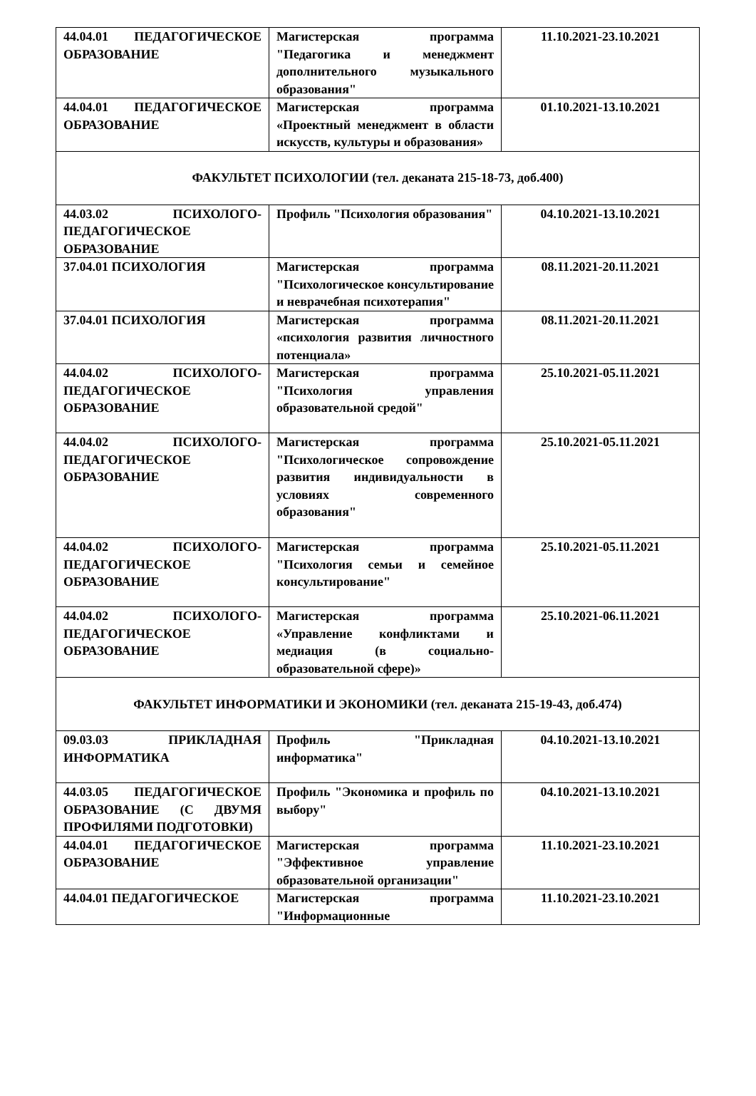| 44.04.01 ПЕДАГОГИЧЕСКОЕ ОБРАЗОВАНИЕ | Магистерская программа "Педагогика и менеджмент дополнительного музыкального образования" | 11.10.2021-23.10.2021 |
| 44.04.01 ПЕДАГОГИЧЕСКОЕ ОБРАЗОВАНИЕ | Магистерская программа «Проектный менеджмент в области искусств, культуры и образования» | 01.10.2021-13.10.2021 |
| ФАКУЛЬТЕТ ПСИХОЛОГИИ (тел. деканата 215-18-73, доб.400) | | |
| 44.03.02 ПСИХОЛОГО-ПЕДАГОГИЧЕСКОЕ ОБРАЗОВАНИЕ | Профиль "Психология образования" | 04.10.2021-13.10.2021 |
| 37.04.01 ПСИХОЛОГИЯ | Магистерская программа "Психологическое консультирование и неврачебная психотерапия" | 08.11.2021-20.11.2021 |
| 37.04.01 ПСИХОЛОГИЯ | Магистерская программа «психология развития личностного потенциала» | 08.11.2021-20.11.2021 |
| 44.04.02 ПСИХОЛОГО-ПЕДАГОГИЧЕСКОЕ ОБРАЗОВАНИЕ | Магистерская программа "Психология управления образовательной средой" | 25.10.2021-05.11.2021 |
| 44.04.02 ПСИХОЛОГО-ПЕДАГОГИЧЕСКОЕ ОБРАЗОВАНИЕ | Магистерская программа "Психологическое сопровождение развития индивидуальности в условиях современного образования" | 25.10.2021-05.11.2021 |
| 44.04.02 ПСИХОЛОГО-ПЕДАГОГИЧЕСКОЕ ОБРАЗОВАНИЕ | Магистерская программа "Психология семьи и семейное консультирование" | 25.10.2021-05.11.2021 |
| 44.04.02 ПСИХОЛОГО-ПЕДАГОГИЧЕСКОЕ ОБРАЗОВАНИЕ | Магистерская программа «Управление конфликтами и медиация (в социально-образовательной сфере)» | 25.10.2021-06.11.2021 |
| ФАКУЛЬТЕТ ИНФОРМАТИКИ И ЭКОНОМИКИ (тел. деканата 215-19-43, доб.474) | | |
| 09.03.03 ПРИКЛАДНАЯ ИНФОРМАТИКА | Профиль "Прикладная информатика" | 04.10.2021-13.10.2021 |
| 44.03.05 ПЕДАГОГИЧЕСКОЕ ОБРАЗОВАНИЕ (С ДВУМЯ ПРОФИЛЯМИ ПОДГОТОВКИ) | Профиль "Экономика и профиль по выбору" | 04.10.2021-13.10.2021 |
| 44.04.01 ПЕДАГОГИЧЕСКОЕ ОБРАЗОВАНИЕ | Магистерская программа "Эффективное управление образовательной организации" | 11.10.2021-23.10.2021 |
| 44.04.01 ПЕДАГОГИЧЕСКОЕ | Магистерская программа "Информационные | 11.10.2021-23.10.2021 |